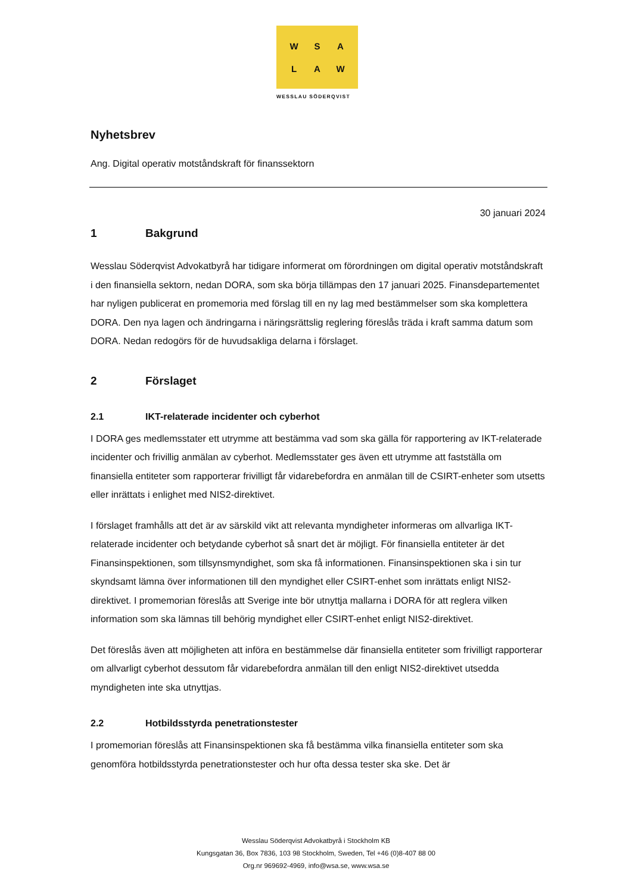W
S
A
L
A
W
WESSLAU SÖDERQVIST
Nyhetsbrev
Ang. Digital operativ motståndskraft för finanssektorn
30 januari 2024
1 Bakgrund
Wesslau Söderqvist Advokatbyrå har tidigare informerat om förordningen om digital operativ motståndskraft i den finansiella sektorn, nedan DORA, som ska börja tillämpas den 17 januari 2025. Finansdepartementet har nyligen publicerat en promemoria med förslag till en ny lag med bestämmelser som ska komplettera DORA. Den nya lagen och ändringarna i näringsrättslig reglering föreslås träda i kraft samma datum som DORA. Nedan redogörs för de huvudsakliga delarna i förslaget.
2 Förslaget
2.1 IKT-relaterade incidenter och cyberhot
I DORA ges medlemsstater ett utrymme att bestämma vad som ska gälla för rapportering av IKT-relaterade incidenter och frivillig anmälan av cyberhot. Medlemsstater ges även ett utrymme att fastställa om finansiella entiteter som rapporterar frivilligt får vidarebefordra en anmälan till de CSIRT-enheter som utsetts eller inrättats i enlighet med NIS2-direktivet.
I förslaget framhålls att det är av särskild vikt att relevanta myndigheter informeras om allvarliga IKT-relaterade incidenter och betydande cyberhot så snart det är möjligt. För finansiella entiteter är det Finansinspektionen, som tillsynsmyndighet, som ska få informationen. Finansinspektionen ska i sin tur skyndsamt lämna över informationen till den myndighet eller CSIRT-enhet som inrättats enligt NIS2-direktivet. I promemorian föreslås att Sverige inte bör utnyttja mallarna i DORA för att reglera vilken information som ska lämnas till behörig myndighet eller CSIRT-enhet enligt NIS2-direktivet.
Det föreslås även att möjligheten att införa en bestämmelse där finansiella entiteter som frivilligt rapporterar om allvarligt cyberhot dessutom får vidarebefordra anmälan till den enligt NIS2-direktivet utsedda myndigheten inte ska utnyttjas.
2.2 Hotbildsstyrda penetrationstester
I promemorian föreslås att Finansinspektionen ska få bestämma vilka finansiella entiteter som ska genomföra hotbildsstyrda penetrationstester och hur ofta dessa tester ska ske. Det är
Wesslau Söderqvist Advokatbyrå i Stockholm KB
Kungsgatan 36, Box 7836, 103 98 Stockholm, Sweden, Tel +46 (0)8-407 88 00
Org.nr 969692-4969, info@wsa.se, www.wsa.se